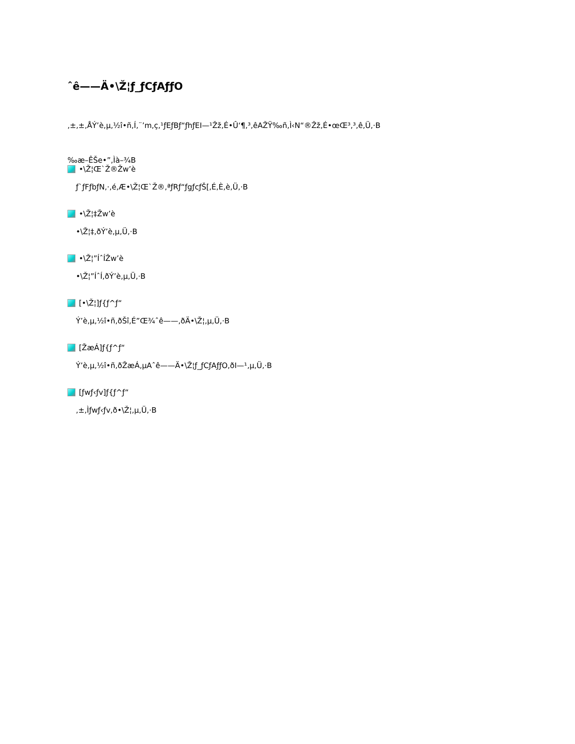ˆê——Ä•\Ž¦ƒ_ƒCƒAƒƒO
,±,±,ÅÝ’è,µ,½î•ñ,Í,¨’m,ç,¹ƒEƒBƒ“ƒhƒEI—¹Žž,É•Û‘¶,³,êAŽŸ‰ñ,Ì‹N“®Žž,É•œŒ³,³,ê,Ü,·B
‰æ–ÊŠe•”,Ìà–¾B
•\Ž¦Œ`Ž®Žw’è
ƒ`ƒFƒbƒN,·,é,Æ•\Ž¦Œ`Ž®,ªƒRƒ“ƒgƒcƒŠ[,É,È,è,Ü,·B
•\Ž¦‡Žw’è
•\Ž¦‡,ðÝ’è,µ,Ü,·B
•\Ž¦”ÍˆÍŽw’è
•\Ž¦”ÍˆÍ,ðÝ’è,µ,Ü,·B
[•\Ž¦]ƒ{ƒ^ƒ“
Ý’è,µ,½î•ñ,ðŠî,É”Œ¾ˆê——,ðÄ•\Ž¦,µ,Ü,·B
[ŽæÁ]ƒ{ƒ^ƒ“
Ý’è,µ,½î•ñ,ðŽæÁ,µAˆê——Ä•\Ž¦ƒ_ƒCƒAƒƒO,ðI—¹,µ,Ü,·B
[ƒwƒ‹ƒv]ƒ{ƒ^ƒ“
,±,Ìƒwƒ‹ƒv,ð•\Ž¦,µ,Ü,·B